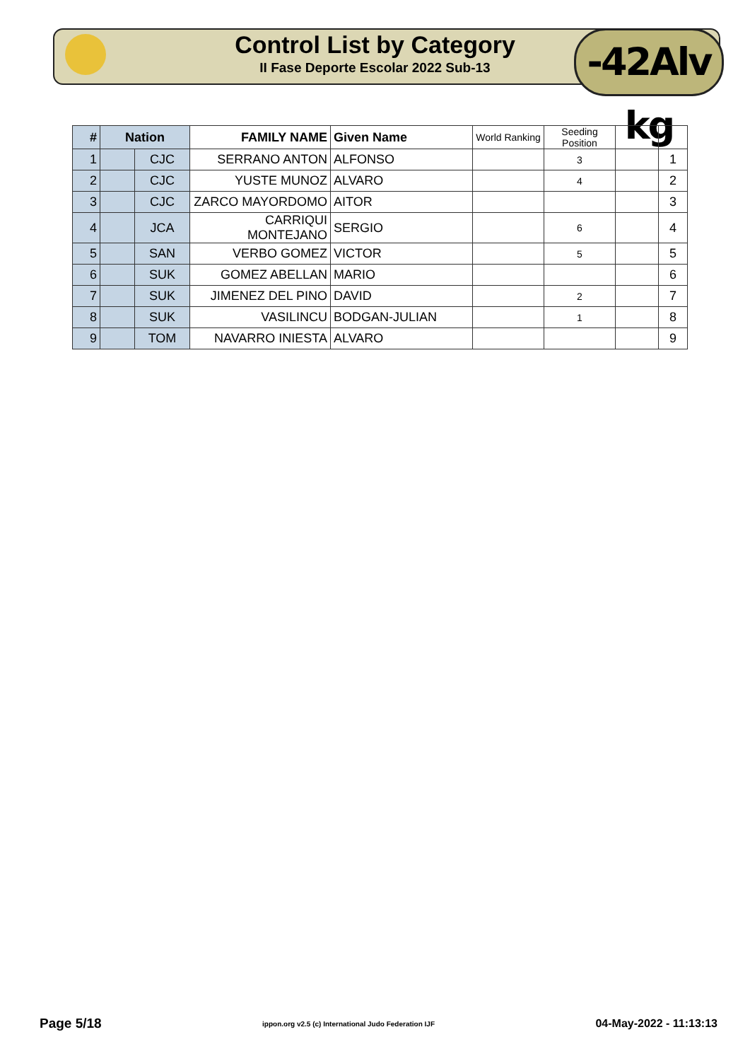Control List by Category
II Fase Deporte Escolar 2022 Sub-13
-42Alv kg
| # | Nation | | FAMILY NAME | Given Name | World Ranking | Seeding Position | | |
| --- | --- | --- | --- | --- | --- | --- | --- | --- |
| 1 | | CJC | SERRANO ANTON | ALFONSO | | 3 | | 1 |
| 2 | | CJC | YUSTE MUNOZ | ALVARO | | 4 | | 2 |
| 3 | | CJC | ZARCO MAYORDOMO | AITOR | | | | 3 |
| 4 | | JCA | CARRIQUI MONTEJANO | SERGIO | | 6 | | 4 |
| 5 | | SAN | VERBO GOMEZ | VICTOR | | 5 | | 5 |
| 6 | | SUK | GOMEZ ABELLAN | MARIO | | | | 6 |
| 7 | | SUK | JIMENEZ DEL PINO | DAVID | | 2 | | 7 |
| 8 | | SUK | VASILINCU | BODGAN-JULIAN | | 1 | | 8 |
| 9 | | TOM | NAVARRO INIESTA | ALVARO | | | | 9 |
Page 5/18 ippon.org v2.5 (c) International Judo Federation IJF 04-May-2022 - 11:13:13